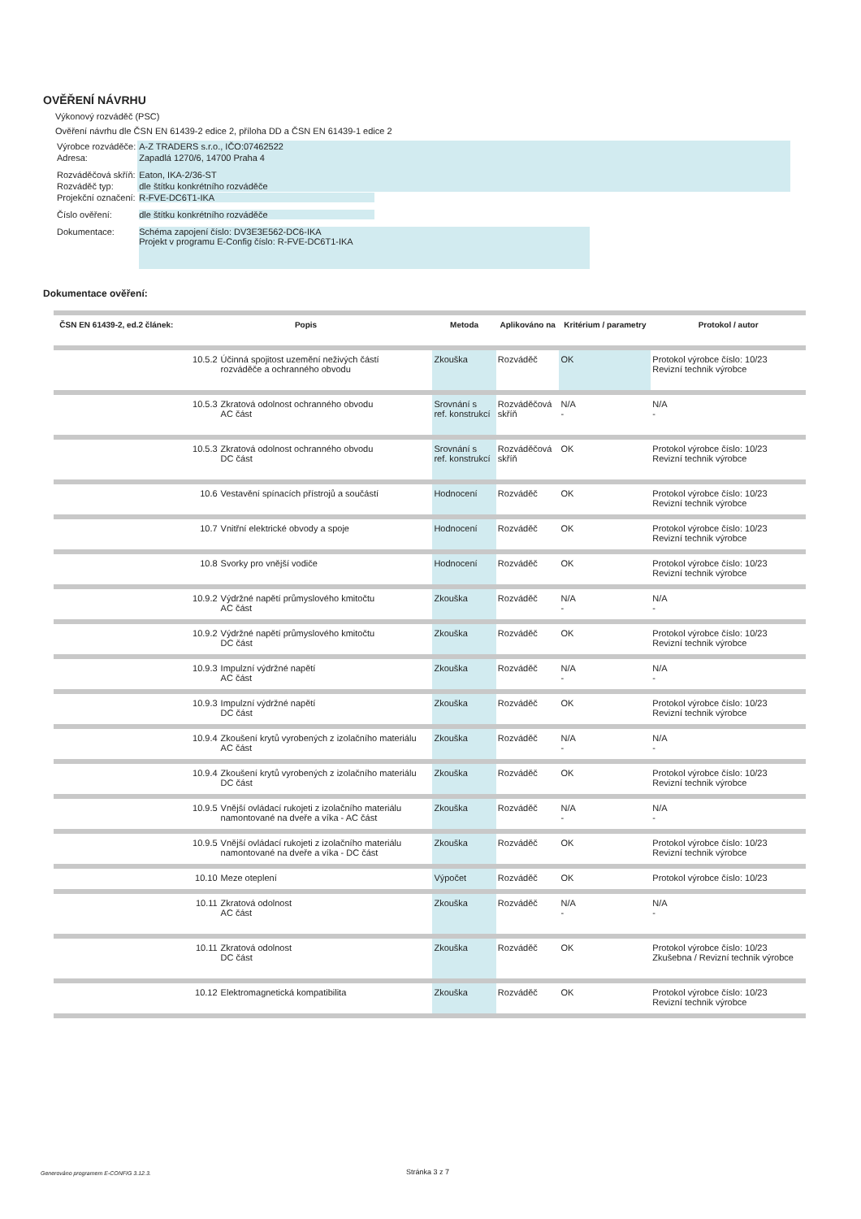OVĚŘENÍ NÁVRHU
Výkonový rozváděč (PSC)
Ověření návrhu dle ČSN EN 61439-2 edice 2, příloha DD a ČSN EN 61439-1 edice 2
| Výrobce rozváděče: | A-Z TRADERS s.r.o., IČO:07462522 |
| Adresa: | Zapadlá 1270/6, 14700 Praha 4 |
| Rozváděčová skříň: | Eaton, IKA-2/36-ST |
| Rozváděč typ: | dle štítku konkrétního rozváděče |
| Projekční označení: | R-FVE-DC6T1-IKA |
| Číslo ověření: | dle štítku konkrétního rozváděče |
| Dokumentace: | Schéma zapojení číslo: DV3E3E562-DC6-IKA Projekt v programu E-Config číslo: R-FVE-DC6T1-IKA |
Dokumentace ověření:
| ČSN EN 61439-2, ed.2 článek: | Popis | | Metoda | Aplikováno na | Kritérium / parametry | Protokol / autor |
| --- | --- | --- | --- | --- | --- | --- |
| | 10.5.2 | Účinná spojitost uzemění neživých částí rozváděče a ochranného obvodu | Zkouška | Rozváděč | OK | Protokol výrobce číslo: 10/23 Revizní technik výrobce |
| | 10.5.3 | Zkratová odolnost ochranného obvodu AC část | Srovnání s ref. konstrukcí | Rozváděčová skříň | N/A - | N/A - |
| | 10.5.3 | Zkratová odolnost ochranného obvodu DC část | Srovnání s ref. konstrukcí | Rozváděčová skříň | OK | Protokol výrobce číslo: 10/23 Revizní technik výrobce |
| | 10.6 | Vestavění spínacích přístrojů a součástí | Hodnocení | Rozváděč | OK | Protokol výrobce číslo: 10/23 Revizní technik výrobce |
| | 10.7 | Vnitřní elektrické obvody a spoje | Hodnocení | Rozváděč | OK | Protokol výrobce číslo: 10/23 Revizní technik výrobce |
| | 10.8 | Svorky pro vnější vodiče | Hodnocení | Rozváděč | OK | Protokol výrobce číslo: 10/23 Revizní technik výrobce |
| | 10.9.2 | Výdržné napětí průmyslového kmitočtu AC část | Zkouška | Rozváděč | N/A - | N/A - |
| | 10.9.2 | Výdržné napětí průmyslového kmitočtu DC část | Zkouška | Rozváděč | OK | Protokol výrobce číslo: 10/23 Revizní technik výrobce |
| | 10.9.3 | Impulzní výdržné napětí AC část | Zkouška | Rozváděč | N/A - | N/A - |
| | 10.9.3 | Impulzní výdržné napětí DC část | Zkouška | Rozváděč | OK | Protokol výrobce číslo: 10/23 Revizní technik výrobce |
| | 10.9.4 | Zkoušení krytů vyrobených z izolačního materiálu AC část | Zkouška | Rozváděč | N/A - | N/A - |
| | 10.9.4 | Zkoušení krytů vyrobených z izolačního materiálu DC část | Zkouška | Rozváděč | OK | Protokol výrobce číslo: 10/23 Revizní technik výrobce |
| | 10.9.5 | Vnější ovládací rukojeti z izolačního materiálu namontované na dveře a víka - AC část | Zkouška | Rozváděč | N/A - | N/A - |
| | 10.9.5 | Vnější ovládací rukojeti z izolačního materiálu namontované na dveře a víka - DC část | Zkouška | Rozváděč | OK | Protokol výrobce číslo: 10/23 Revizní technik výrobce |
| | 10.10 | Meze oteplení | Výpočet | Rozváděč | OK | Protokol výrobce číslo: 10/23 |
| | 10.11 | Zkratová odolnost AC část | Zkouška | Rozváděč | N/A - | N/A - |
| | 10.11 | Zkratová odolnost DC část | Zkouška | Rozváděč | OK | Protokol výrobce číslo: 10/23 Zkušebna / Revizní technik výrobce |
| | 10.12 | Elektromagnetická kompatibilita | Zkouška | Rozváděč | OK | Protokol výrobce číslo: 10/23 Revizní technik výrobce |
Generováno programem E-CONFIG 3.12.3.
Stránka 3 z 7